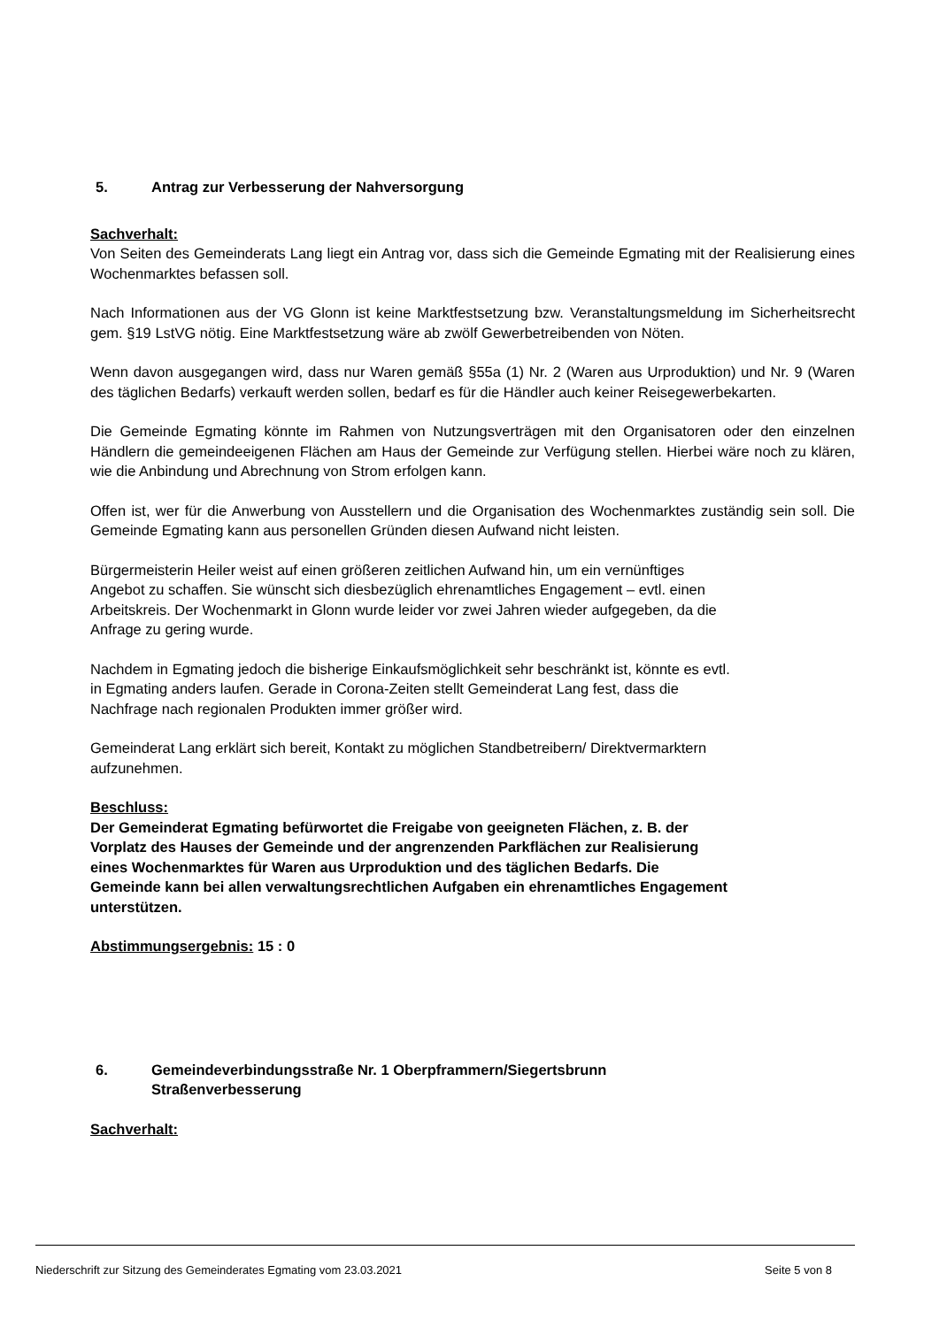5. Antrag zur Verbesserung der Nahversorgung
Sachverhalt:
Von Seiten des Gemeinderats Lang liegt ein Antrag vor, dass sich die Gemeinde Egmating mit der Realisierung eines Wochenmarktes befassen soll.
Nach Informationen aus der VG Glonn ist keine Marktfestsetzung bzw. Veranstaltungsmeldung im Sicherheitsrecht gem. §19 LstVG nötig. Eine Marktfestsetzung wäre ab zwölf Gewerbetreibenden von Nöten.
Wenn davon ausgegangen wird, dass nur Waren gemäß §55a (1) Nr. 2 (Waren aus Urproduktion) und Nr. 9 (Waren des täglichen Bedarfs) verkauft werden sollen, bedarf es für die Händler auch keiner Reisegewerbekarten.
Die Gemeinde Egmating könnte im Rahmen von Nutzungsverträgen mit den Organisatoren oder den einzelnen Händlern die gemeindeeigenen Flächen am Haus der Gemeinde zur Verfügung stellen. Hierbei wäre noch zu klären, wie die Anbindung und Abrechnung von Strom erfolgen kann.
Offen ist, wer für die Anwerbung von Ausstellern und die Organisation des Wochenmarktes zuständig sein soll. Die Gemeinde Egmating kann aus personellen Gründen diesen Aufwand nicht leisten.
Bürgermeisterin Heiler weist auf einen größeren zeitlichen Aufwand hin, um ein vernünftiges
Angebot zu schaffen. Sie wünscht sich diesbezüglich ehrenamtliches Engagement – evtl. einen
Arbeitskreis. Der Wochenmarkt in Glonn wurde leider vor zwei Jahren wieder aufgegeben, da die
Anfrage zu gering wurde.
Nachdem in Egmating jedoch die bisherige Einkaufsmöglichkeit sehr beschränkt ist, könnte es evtl.
in Egmating anders laufen. Gerade in Corona-Zeiten stellt Gemeinderat Lang fest, dass die
Nachfrage nach regionalen Produkten immer größer wird.
Gemeinderat Lang erklärt sich bereit, Kontakt zu möglichen Standbetreibern/ Direktvermarktern
aufzunehmen.
Beschluss:
Der Gemeinderat Egmating befürwortet die Freigabe von geeigneten Flächen, z. B. der
Vorplatz des Hauses der Gemeinde und der angrenzenden Parkflächen zur Realisierung
eines Wochenmarktes für Waren aus Urproduktion und des täglichen Bedarfs. Die
Gemeinde kann bei allen verwaltungsrechtlichen Aufgaben ein ehrenamtliches Engagement
unterstützen.
Abstimmungsergebnis: 15 : 0
6. Gemeindeverbindungsstraße Nr. 1 Oberpframmern/Siegertsbrunn
Straßenverbesserung
Sachverhalt:
Niederschrift zur Sitzung des Gemeinderates Egmating vom 23.03.2021 Seite 5 von 8